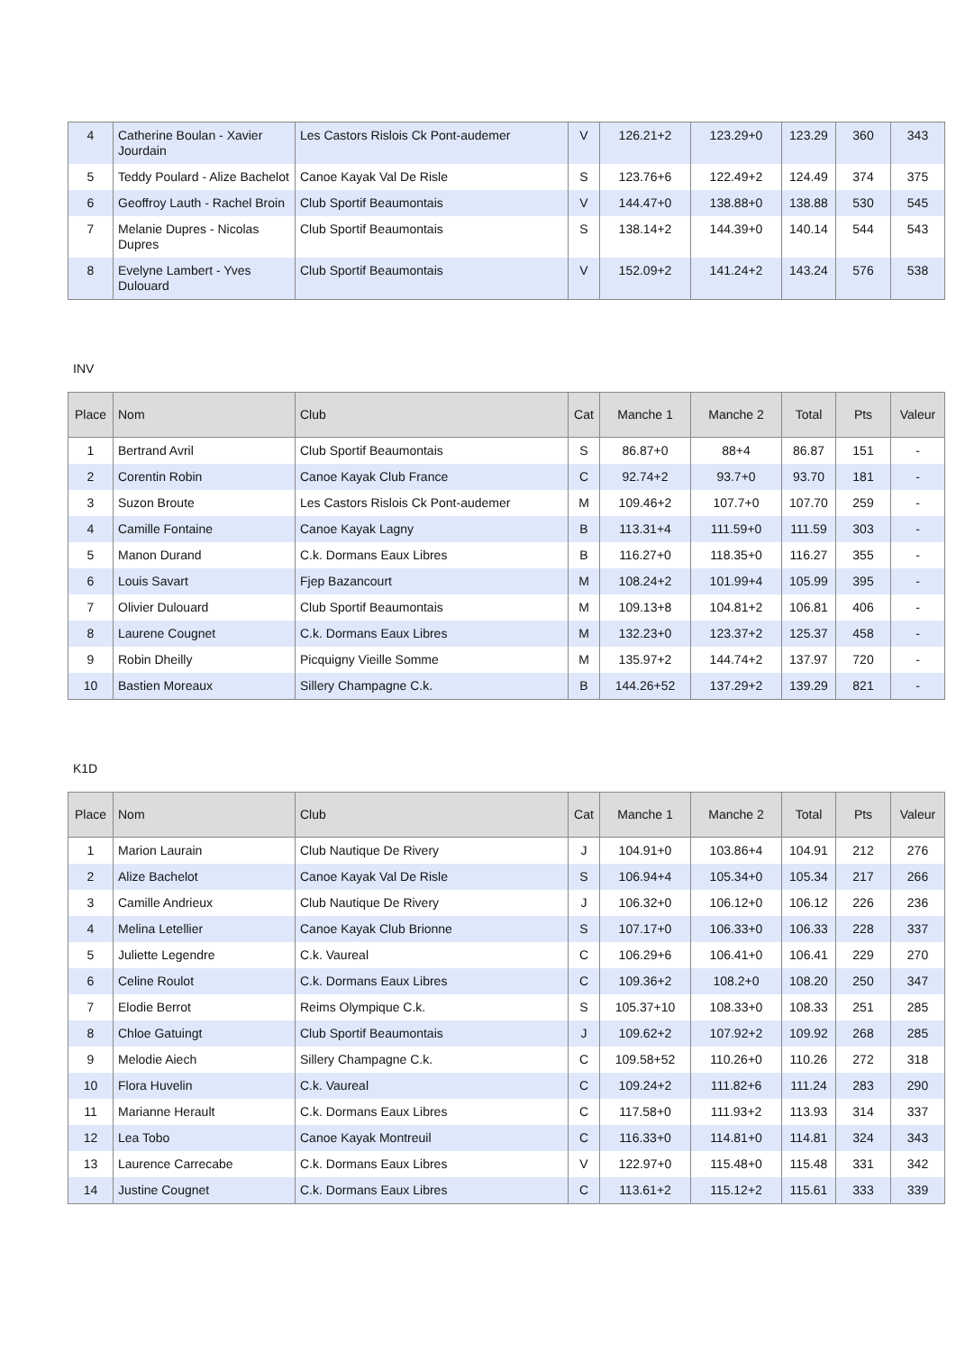| 4 | Catherine Boulan - Xavier Jourdain | Les Castors Rislois Ck Pont-audemer | V | 126.21+2 | 123.29+0 | 123.29 | 360 | 343 |
| 5 | Teddy Poulard - Alize Bachelot | Canoe Kayak Val De Risle | S | 123.76+6 | 122.49+2 | 124.49 | 374 | 375 |
| 6 | Geoffroy Lauth - Rachel Broin | Club Sportif Beaumontais | V | 144.47+0 | 138.88+0 | 138.88 | 530 | 545 |
| 7 | Melanie Dupres - Nicolas Dupres | Club Sportif Beaumontais | S | 138.14+2 | 144.39+0 | 140.14 | 544 | 543 |
| 8 | Evelyne Lambert - Yves Dulouard | Club Sportif Beaumontais | V | 152.09+2 | 141.24+2 | 143.24 | 576 | 538 |
INV
| Place | Nom | Club | Cat | Manche 1 | Manche 2 | Total | Pts | Valeur |
| --- | --- | --- | --- | --- | --- | --- | --- | --- |
| 1 | Bertrand Avril | Club Sportif Beaumontais | S | 86.87+0 | 88+4 | 86.87 | 151 | - |
| 2 | Corentin Robin | Canoe Kayak Club France | C | 92.74+2 | 93.7+0 | 93.70 | 181 | - |
| 3 | Suzon Broute | Les Castors Rislois Ck Pont-audemer | M | 109.46+2 | 107.7+0 | 107.70 | 259 | - |
| 4 | Camille Fontaine | Canoe Kayak Lagny | B | 113.31+4 | 111.59+0 | 111.59 | 303 | - |
| 5 | Manon Durand | C.k. Dormans Eaux Libres | B | 116.27+0 | 118.35+0 | 116.27 | 355 | - |
| 6 | Louis Savart | Fjep Bazancourt | M | 108.24+2 | 101.99+4 | 105.99 | 395 | - |
| 7 | Olivier Dulouard | Club Sportif Beaumontais | M | 109.13+8 | 104.81+2 | 106.81 | 406 | - |
| 8 | Laurene Cougnet | C.k. Dormans Eaux Libres | M | 132.23+0 | 123.37+2 | 125.37 | 458 | - |
| 9 | Robin Dheilly | Picquigny Vieille Somme | M | 135.97+2 | 144.74+2 | 137.97 | 720 | - |
| 10 | Bastien Moreaux | Sillery Champagne C.k. | B | 144.26+52 | 137.29+2 | 139.29 | 821 | - |
K1D
| Place | Nom | Club | Cat | Manche 1 | Manche 2 | Total | Pts | Valeur |
| --- | --- | --- | --- | --- | --- | --- | --- | --- |
| 1 | Marion Laurain | Club Nautique De Rivery | J | 104.91+0 | 103.86+4 | 104.91 | 212 | 276 |
| 2 | Alize Bachelot | Canoe Kayak Val De Risle | S | 106.94+4 | 105.34+0 | 105.34 | 217 | 266 |
| 3 | Camille Andrieux | Club Nautique De Rivery | J | 106.32+0 | 106.12+0 | 106.12 | 226 | 236 |
| 4 | Melina Letellier | Canoe Kayak Club Brionne | S | 107.17+0 | 106.33+0 | 106.33 | 228 | 337 |
| 5 | Juliette Legendre | C.k. Vaureal | C | 106.29+6 | 106.41+0 | 106.41 | 229 | 270 |
| 6 | Celine Roulot | C.k. Dormans Eaux Libres | C | 109.36+2 | 108.2+0 | 108.20 | 250 | 347 |
| 7 | Elodie Berrot | Reims Olympique C.k. | S | 105.37+10 | 108.33+0 | 108.33 | 251 | 285 |
| 8 | Chloe Gatuingt | Club Sportif Beaumontais | J | 109.62+2 | 107.92+2 | 109.92 | 268 | 285 |
| 9 | Melodie Aiech | Sillery Champagne C.k. | C | 109.58+52 | 110.26+0 | 110.26 | 272 | 318 |
| 10 | Flora Huvelin | C.k. Vaureal | C | 109.24+2 | 111.82+6 | 111.24 | 283 | 290 |
| 11 | Marianne Herault | C.k. Dormans Eaux Libres | C | 117.58+0 | 111.93+2 | 113.93 | 314 | 337 |
| 12 | Lea Tobo | Canoe Kayak Montreuil | C | 116.33+0 | 114.81+0 | 114.81 | 324 | 343 |
| 13 | Laurence Carrecabe | C.k. Dormans Eaux Libres | V | 122.97+0 | 115.48+0 | 115.48 | 331 | 342 |
| 14 | Justine Cougnet | C.k. Dormans Eaux Libres | C | 113.61+2 | 115.12+2 | 115.61 | 333 | 339 |